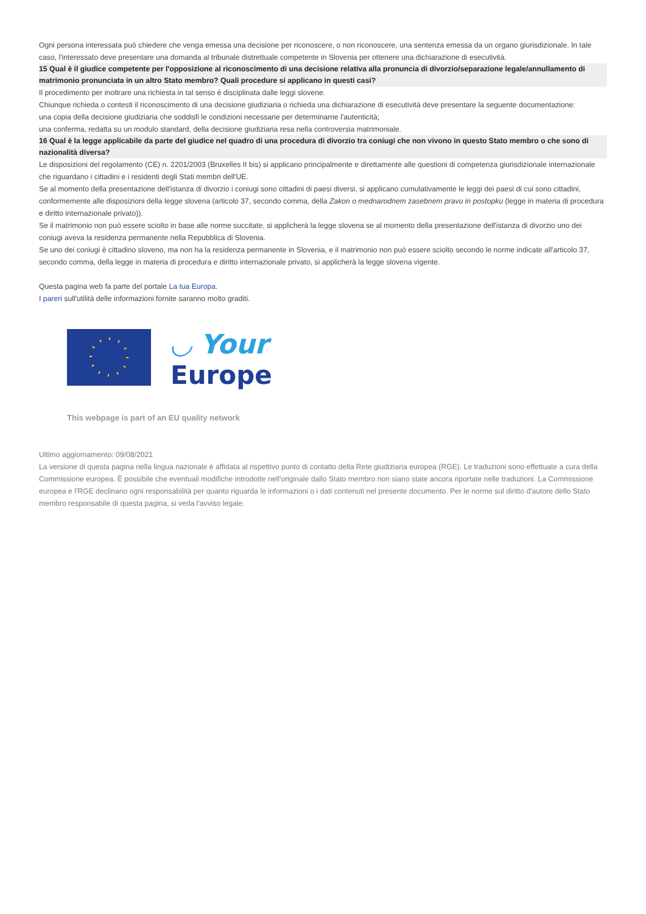Ogni persona interessata può chiedere che venga emessa una decisione per riconoscere, o non riconoscere, una sentenza emessa da un organo giurisdizionale. In tale caso, l'interessato deve presentare una domanda al tribunale distrettuale competente in Slovenia per ottenere una dichiarazione di esecutività.
15 Qual è il giudice competente per l'opposizione al riconoscimento di una decisione relativa alla pronuncia di divorzio/separazione legale/annullamento di matrimonio pronunciata in un altro Stato membro? Quali procedure si applicano in questi casi?
Il procedimento per inoltrare una richiesta in tal senso è disciplinata dalle leggi slovene.
Chiunque richieda o contesti il riconoscimento di una decisione giudiziaria o richieda una dichiarazione di esecutività deve presentare la seguente documentazione:
una copia della decisione giudiziaria che soddisfi le condizioni necessarie per determinarne l'autenticità;
una conferma, redatta su un modulo standard, della decisione giudiziaria resa nella controversia matrimoniale.
16 Qual è la legge applicabile da parte del giudice nel quadro di una procedura di divorzio tra coniugi che non vivono in questo Stato membro o che sono di nazionalità diversa?
Le disposizioni del regolamento (CE) n. 2201/2003 (Bruxelles II bis) si applicano principalmente e direttamente alle questioni di competenza giurisdizionale internazionale che riguardano i cittadini e i residenti degli Stati membri dell'UE.
Se al momento della presentazione dell'istanza di divorzio i coniugi sono cittadini di paesi diversi, si applicano cumulativamente le leggi dei paesi di cui sono cittadini, conformemente alle disposizioni della legge slovena (articolo 37, secondo comma, della Zakon o mednarodnem zasebnem pravu in postopku (legge in materia di procedura e diritto internazionale privato)).
Se il matrimonio non può essere sciolto in base alle norme succitate, si applicherà la legge slovena se al momento della presentazione dell'istanza di divorzio uno dei coniugi aveva la residenza permanente nella Repubblica di Slovenia.
Se uno dei coniugi è cittadino sloveno, ma non ha la residenza permanente in Slovenia, e il matrimonio non può essere sciolto secondo le norme indicate all'articolo 37, secondo comma, della legge in materia di procedura e diritto internazionale privato, si applicherà la legge slovena vigente.
Questa pagina web fa parte del portale La tua Europa.
I pareri sull'utilità delle informazioni fornite saranno molto graditi.
◡ Your
Europe
This webpage is part of an EU quality network
Ultimo aggiornamento: 09/08/2021
La versione di questa pagina nella lingua nazionale è affidata al rispettivo punto di contatto della Rete giudiziaria europea (RGE). Le traduzioni sono effettuate a cura della Commissione europea. È possibile che eventuali modifiche introdotte nell'originale dallo Stato membro non siano state ancora riportate nelle traduzioni. La Commissione europea e l'RGE declinano ogni responsabilità per quanto riguarda le informazioni o i dati contenuti nel presente documento. Per le norme sul diritto d'autore dello Stato membro responsabile di questa pagina, si veda l'avviso legale.